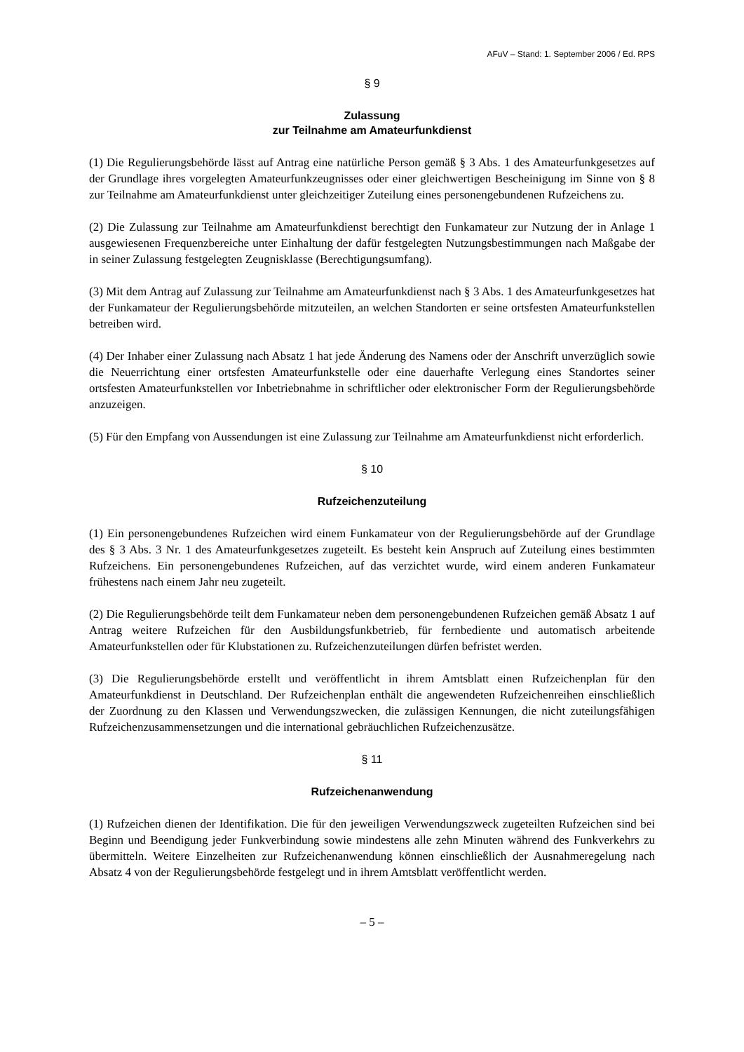AFuV – Stand: 1. September 2006 / Ed. RPS
§ 9
Zulassung
zur Teilnahme am Amateurfunkdienst
(1) Die Regulierungsbehörde lässt auf Antrag eine natürliche Person gemäß § 3 Abs. 1 des Amateurfunkgesetzes auf der Grundlage ihres vorgelegten Amateurfunkzeugnisses oder einer gleichwertigen Bescheinigung im Sinne von § 8 zur Teilnahme am Amateurfunkdienst unter gleichzeitiger Zuteilung eines personengebundenen Rufzeichens zu.
(2) Die Zulassung zur Teilnahme am Amateurfunkdienst berechtigt den Funkamateur zur Nutzung der in Anlage 1 ausgewiesenen Frequenzbereiche unter Einhaltung der dafür festgelegten Nutzungsbestimmungen nach Maßgabe der in seiner Zulassung festgelegten Zeugnisklasse (Berechtigungsumfang).
(3) Mit dem Antrag auf Zulassung zur Teilnahme am Amateurfunkdienst nach § 3 Abs. 1 des Amateurfunkgesetzes hat der Funkamateur der Regulierungsbehörde mitzuteilen, an welchen Standorten er seine ortsfesten Amateurfunkstellen betreiben wird.
(4) Der Inhaber einer Zulassung nach Absatz 1 hat jede Änderung des Namens oder der Anschrift unverzüglich sowie die Neuerrichtung einer ortsfesten Amateurfunkstelle oder eine dauerhafte Verlegung eines Standortes seiner ortsfesten Amateurfunkstellen vor Inbetriebnahme in schriftlicher oder elektronischer Form der Regulierungsbehörde anzuzeigen.
(5) Für den Empfang von Aussendungen ist eine Zulassung zur Teilnahme am Amateurfunkdienst nicht erforderlich.
§ 10
Rufzeichenzuteilung
(1) Ein personengebundenes Rufzeichen wird einem Funkamateur von der Regulierungsbehörde auf der Grundlage des § 3 Abs. 3 Nr. 1 des Amateurfunkgesetzes zugeteilt. Es besteht kein Anspruch auf Zuteilung eines bestimmten Rufzeichens. Ein personengebundenes Rufzeichen, auf das verzichtet wurde, wird einem anderen Funkamateur frühestens nach einem Jahr neu zugeteilt.
(2) Die Regulierungsbehörde teilt dem Funkamateur neben dem personengebundenen Rufzeichen gemäß Absatz 1 auf Antrag weitere Rufzeichen für den Ausbildungsfunkbetrieb, für fernbediente und automatisch arbeitende Amateurfunkstellen oder für Klubstationen zu. Rufzeichenzuteilungen dürfen befristet werden.
(3) Die Regulierungsbehörde erstellt und veröffentlicht in ihrem Amtsblatt einen Rufzeichenplan für den Amateurfunkdienst in Deutschland. Der Rufzeichenplan enthält die angewendeten Rufzeichenreihen einschließlich der Zuordnung zu den Klassen und Verwendungszwecken, die zulässigen Kennungen, die nicht zuteilungsfähigen Rufzeichenzusammensetzungen und die international gebräuchlichen Rufzeichenzusätze.
§ 11
Rufzeichenanwendung
(1) Rufzeichen dienen der Identifikation. Die für den jeweiligen Verwendungszweck zugeteilten Rufzeichen sind bei Beginn und Beendigung jeder Funkverbindung sowie mindestens alle zehn Minuten während des Funkverkehrs zu übermitteln. Weitere Einzelheiten zur Rufzeichenanwendung können einschließlich der Ausnahmeregelung nach Absatz 4 von der Regulierungsbehörde festgelegt und in ihrem Amtsblatt veröffentlicht werden.
– 5 –